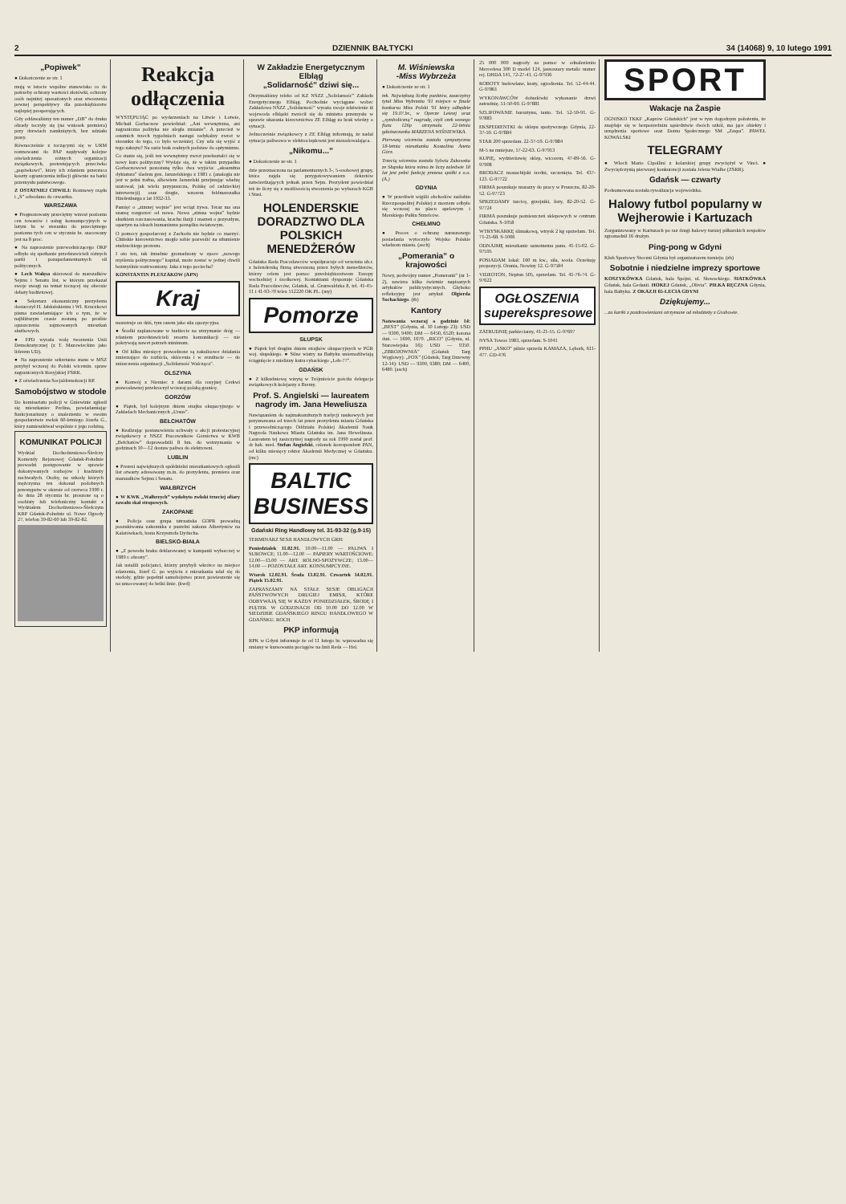2 DZIENNIK BAŁTYCKI 34 (14068) 9, 10 lutego 1991
„Popiwek”
● Dokończenie ze str. 1
mują w istocie wspólne stanowisko co do potrzeby ochrony wartości złotówki, ochrony osób najniżej uposażonych oraz stworzenia pewnej perspektywy dla przedsiębiorstw najlepiej prosperujących.
Gdy oddawaliśmy ten numer „DB” do druku obrady toczyły się (na wniosek premiera) przy drzwiach zamkniętych, bez udziału prasy.
Równocześnie z toczącymi się w URM rozmowami do PAP napływały kolejne oświadczenia różnych organizacji związkowych, protestujących przeciwko „popiwkowi”, który ich zdaniem przerzuca koszty ograniczenia inflacji głównie na barki przemysłu państwowego.
Z OSTATNIEJ CHWILI: Rozmowy rządu i „S” odwołano do czwartku.
WARSZAWA
● Prognozowany przeciętny wzrost poziomu cen towarów i usług konsumpcyjnych w lutym br. w stosunku do przeciętnego poziomu tych cen w styczniu br. szacowany jest na 8 proc.
● Na zaproszenie przewodniczącego OKP odbyło się spotkanie przedstawicieli różnych partii i pozaparlamentarnych sił politycznych.
● Lech Wałęsa skierował do marszałków Sejmu i Senatu list, w którym przekazał swoje uwagi na temat toczącej się obecnie debaty budżetowej.
● Sekretarz ekonomiczny prezydenta dostarczył H. Jabłońskiemu i Wł. Kruczkowi pisma zawiadamiające ich o tym, że w najbliższym czasie zostaną po prośbie opuszczenia zajmowanych mieszkań służbowych.
● FPD wyraża wolę tworzenia Unii Demokratycznej (z T. Mazowieckim jako liderem UD).
● Na zaproszenie sekretarza stanu w MSZ przybył wczoraj do Polski wicemin. spraw zagranicznych Rosyjskiej FSRR.
● Z oświadczenia Socjaldemokracji RP.
Samobójstwo w stodole
Do komisariatu policji w Gniewinie zgłosił się mieszkaniec Perlina, powiadamiając funkcjonariuszy o znalezieniu w swoim gospodarstwie zwłok 60-letniego Józefa G., który zamieszkiwał wspólnie z jego rodziną.
KOMUNIKAT POLICJI
Wydział Dochodzeniowo-Śledczy Komendy Rejonowej Gdańsk-Południe prowadzi postępowanie w sprawie dokonywanych rozbojów i kradzieży zuchwałych. Osoby, na szkodę których mężczyzna ten dokonał podobnych przestępstw w okresie od czerwca 1990 r. do dnia 28 stycznia br. proszone są o osobisty lub telefoniczny kontakt z Wydziałem Dochodzeniowo-Śledczym KRP Gdańsk-Południe ul. Nowe Ogrody 27, telefon 39-82-60 lub 39-82-82.
Reakcja odłączenia
WYSTĘPUJĄC po wydarzeniach na Litwie i Łotwie, Michaił Gorbaczow powiedział: „Ani wewnętrzna, ani zagraniczna polityka nie uległa zmianie”. A przecież w ostatnich trzech tygodniach nastąpi radykalny zwrot w stosunku do tego, co było wcześniej. Czy uda się wyjść z tego zakrętu? Na razie brak realnych podstaw do optymizmu.
Co stanie się, jeśli ten wewnętrzny zwrot przekształci się w nowy kurs polityczny? Wydaje się, że w takim przypadku Gorbaczowowi pozostaną tylko dwa wyjścia: „aksamitna dyktatura” śladem gen. Jaruzelskiego z 1981 r. (analogia nie jest w pełni trafna, albowiem Jaruzelski przejmując władzę uratował, jak wielu przypuszcza, Polskę od radzieckiej interwencji) oraz drugie, wzorem feldmarszałka Hindenburga z lat 1932-33.
Pamięć o „zimnej wojnie” jest wciąż żywa. Teraz ma ona szansę rozgorzeć od nowa. Nowa „zimna wojna” będzie skutkiem rozczarowania, krachu iluzji i marzeń o przyszłym, opartym na ideach humanizmu porządku światowym.
O pomocy gospodarczej z Zachodu nie będzie co marzyć. Chińskie kierownictwo mogło sobie pozwolić na stłumienie studenckiego protestu.
I oto ten, tak żmudnie gromadzony w epoce „nowego myślenia politycznego” kapitał, może zostać w jednej chwili bezmyślnie roztrwoniony. Jaka z tego pociecha?
KONSTANTIN PLESZAKOW (APN)
Kraj
monstruje on dziś, tym razem jako siła opozycyjna.
● Środki zaplanowane w budżecie na utrzymanie dróg — zdaniem przedstawicieli resortu komunikacji — nie pokrywają nawet potrzeb minimum.
● Od kilku miesięcy prowadzone są zakulisowe działania zmierzające do rozbicia, skłócenia i w rezultacie — do zniszczenia organizacji „Solidarność Walcząca”.
OLSZYNA
● Konwój z Niemiec z darami dla rosyjnej Cerkwi prawosławnej przekroczył wczoraj polską granicę.
GORZÓW
● Piątek, był kolejnym dniem strajku okupacyjnego w Zakładach Mechanicznych „Ursus”.
BEŁCHATÓW
● Realizując postanowienia uchwały o akcji protestacyjnej związkowcy z NSZZ Pracowników Górnictwa w KWB „Bełchatów” doprowadzili 8 bm. do wstrzymania w godzinach 10—12 dostaw paliwa do elektrowni.
LUBLIN
● Prezesi największych spółdzielni mieszkaniowych ogłosili list otwarty adresowany m.in. do prezydenta, premiera oraz marszałków Sejmu i Senatu.
WAŁBRZYCH
● W KWK „Wałbrzych” wydobyto zwłoki trzeciej ofiary zawału skał stropowych.
ZAKOPANE
● Policja oraz grupa tatrzańska GOPR prowadzą poszukiwania zakonnika z pustelni zakonu Albertynów na Kalatówkach, brata Krzysztofa Dyducha.
BIELSKO-BIAŁA
● „Z powodu braku deklarowanej w kampanii wyborczej w 1989 r. obrony”.
Jak ustalili policjanci, którzy przybyli wkrótce na miejsce zdarzenia, Józef G. po wyjściu z mieszkania udał się do stodoły, gdzie popełnił samobójstwo przez powieszenie się na umocowanej do belki linie. (kwd)
W Zakładzie Energetycznym Elbląg
„Solidarność” dziwi się...
Otrzymaliśmy teleks od KZ NSZZ „Solidarność” Zakładu Energetycznego Elbląg. Pochodnie wyciągane wobec Zakładowa NSZZ „Solidarność” wyraża swoje zdziwienie iż wojewoda elbląski zwrócił się do ministra przemysłu w sprawie ukarania kierownictwa ZE Elbląg za brak wiedzy o sytuacji.
Jednocześnie związkowcy z ZE Elbląg informują, że nadal sytuacja paliwowa w elektrociepłowni jest niezadowalająca.
„Nikomu...”
● Dokończenie ze str. 1
dzie przeznaczona na parlamentarnych 3-, 5-osobowej grupy, która zajęła się przygotowywaniem dekretów zatwierdzających jednak przez Sejm. Prezydent powiedział też że liczy się z możliwością stworzenia po wyborach KGB i Stasi.
HOLENDERSKIE DORADZTWO DLA POLSKICH MENEDŻERÓW
Gdańska Rada Pracodawców współpracuje od września ub.r. z holenderską firmą utworzoną przez byłych menedżerów, którzy celem jest pomoc przedsiębiorstwom Europy wschodniej i środkowej. Kontaktami dysponuje Gdańska Rada Pracodawców, Gdańsk, ul. Grunwaldzka 8, tel. 41-45-11 i 41-93-70 telex 512220 OK PL. (my)
Pomorze
SŁUPSK
● Piątek był drugim dniem strajków okupacyjnych w PGR woj. słupskiego. ● Silne wiatry na Bałtyku uniemożliwiają ściągnięcie z mielizny kutra rybackiego „Leb-77”.
GDAŃSK
● Z kilkudniową wizytą w Trójmieście gościła delegacja związkowych kolejarzy z Bremy.
Prof. S. Angielski — laureatem nagrody im. Jana Heweliusza
Nawiązaniem do najznakomitszych tradycji naukowych jest przyznawana od trzech lat przez prezydenta miasta Gdańska i przewodniczącego Oddziału Polskiej Akademii Nauk Nagroda Naukowa Miasta Gdańska im. Jana Heweliusza. Laureatem tej zaszczytnej nagrody za rok 1990 został prof. dr hab. med. Stefan Angielski, członek korespondent PAN, od kilku miesięcy rektor Akademii Medycznej w Gdańsku. (mc)
BALTIC BUSINESS
Gdański Ring Handlowy tel. 31-93-32 (g.9-15)
TERMINARZ SESJI HANDLOWYCH GRH:
Poniedziałek 11.02.91. 10.00—11.00 — PALIWA I SUROWCE; 11.00—12.00 — PAPIERY WARTOŚCIOWE; 12.00—13.00 — ART. ROLNO-SPOŻYWCZE; 13.00—14.00 — POZOSTAŁE ART. KONSUMPCYJNE.
Wtorek 12.02.91. Środa 13.02.91. Czwartek 14.02.91. Piątek 15.02.91.
ZAPRASZAMY NA STAŁE SESJE OBLIGACJI PAŃSTWOWYCH DRUGIEJ EMISJI, KTÓRE ODBYWAJĄ SIĘ W KAŻDY PONIEDZIAŁEK, ŚRODĘ I PIĄTEK W GODZINACH OD 10.00 DO 12.00 W SIEDZIBIE GDAŃSKIEGO RINGU HANDLOWEGO W GDAŃSKU. ROCH
PKP informują
RPK w Gdyni informuje że od 11 lutego br. wprowadza się zmiany w kursowaniu pociągów na linii Reda — Hel.
M. Wiśniewska
-Miss Wybrzeża
● Dokończenie ze str. 1
tek. Największą liczbę punktów, zaszczytny tytuł Miss Wybrzeża '91 miejsce w finale konkursu Miss Polski '91 który odbędzie się 19.07.br., w Operze Leśnej oraz „symboliczną” nagrodę, czyli czek wonego fiata 126p otrzymała 22-letnia gdańszczanka MARZENA WIŚNIEWSKA.
Pierwszą wicemiss została sympatyczna 18-letnia mieszkanka Koszalina Aneta Górz.
Trzecią wicemiss została Sylwia Żukowska ze Słupska która mimo że liczy zaledwie 18 lat jest pełni funkcję prezesa spółki z o.o. (A.)
GDYNIA
● W przedświt wigilii obchodów zaślubin Rzeczpospolitej Polskiej z morzem odbyło się wczoraj na placu apelowym i Morskiego Pułku Strzelców.
CHEŁMNO
● Proces o ochronę naruszonego posiadania wytoczyło Wojsko Polskie władzom miasta. (asch)
„Pomerania” o krajowości
Nowy, podwójny numer „Pomeranii” (nr 1-2), zawiera kilka świetnie napisanych artykułów publicystycznych. Głęboko refleksyjny jest artykuł Olgierda Sochackiego. (tb)
Kantory
Notowania wczoraj o godzinie 14: „BEST” (Gdynia, ul. 10 Lutego 23): USD — 9300, 9400; DM — 6450, 6520; korona duń. — 1690, 1670. „RICO” (Gdynia, ul. Starowiejska 16): USD — 9350. „ZBROJOWNIA” (Gdańsk Targ Węglowy). „FOX” (Gdańsk, Targ Drzewny 12-14): USD — 9300, 9380; DM — 6400, 6480. (asch)
25 000 000 nagrody za pomoc w odnalezieniu Mercedesa 300 D model 124, jasnoszary metalic numer rej. DHDA 141, 72-27-41. G-97936
ROBOTY budowlane, kraty, ogrodzenia. Tel. 52-44-44. G-97861
WYKONAWCÓW dobudówki wykonanie drzwi zatrudnię. 51-50-69. G-97881
SZLIFOWANIE bursztynu, tanio. Tel. 52-59-91. G-97883
EKSPEDIENTKI do sklepu spożywczego Gdynia, 22-37-59. G-97884
STAR 200 sprzedam. 22-37-59. G-97884
M-5 na mniejsze, 57-22-63. G-97913
KUPIĘ, wydzierżawię sklep, wicorem, 47-89-56. G-97908
BRODACZ monachijski średni, szczenięta. Tel. 437-123. G-97722
FIRMA poszukuje murarzy do pracy w Pruszczu, 82-20-52. G-97723
SPRZEDAMY tarcicę, grzejniki, listy, 82-20-52. G-97724
FIRMA poszukuje pomieszczeń sklepowych w centrum Gdańska. S-1058
WTRYSKARKĘ ślimakową, wtrysk 2 kg sprzedam. Tel. 71-25-68. S-1066
ODNAJMĘ mieszkanie samotnemu panu. 41-15-02. G-97595
POSIADAM lokal: 160 m kw., siła, woda. Oczekuję propozycji. Orunia, Nowiny 12. G-97584
VIDEOTON, Neptun 505, sprzedam. Tel. 41-76-74. G-97622
OGŁOSZENIA superekspresowe
ZATRUDNIĘ parkieciarzy, 41-21-55. G-97697
NYSA Towos 1983, sprzedam. S-1041
PPHU „ASKO” pilnie sprzeda KAMAZA, Lębork, 611-477. GD-476
SPORT
Wakacje na Żaspie
OGNISKO TKKF „Kaprów Gdańskich” jest w tym dogodnym położeniu, że znajduje się w bezpośrednim sąsiedztwie dwóch szkół, ma jące obiekty i urządzenia sportowe oraz Domu Społecznego SM „Zaspa”. PAWEŁ KOWALSKI
TELEGRAMY
● Włoch Mario Cipollini z kolarskiej grupy zwyciężył w Vinci. ● Zwyciężczynią pierwszej konkurencji została Jelena Wialbe (ZSRR).
Gdańsk — czwarty
Podsumowana została rywalizacja wojewódzka.
Halowy futbol popularny w Wejherowie i Kartuzach
Zorganizowany w Kartuzach po raz drugi halowy turniej piłkarskich zespołów zgromadził 16 drużyn.
Ping-pong w Gdyni
Klub Sportowy Stoczni Gdynia był organizatorem turnieju. (zb)
Sobotnie i niedzielne imprezy sportowe
KOSZYKÓWKA Gdańsk, hala Spójni, ul. Słowackiego. SIATKÓWKA Gdańsk, hala Gedanii. HOKEJ Gdańsk, „Olivia”. PIŁKA RĘCZNA Gdynia, hala Bałtyku. Z OKAZJI 65-LECIA GDYNI
Dziękujemy...
...za kartki z pozdrowieniami otrzymane od młodzieży z Grabowie.